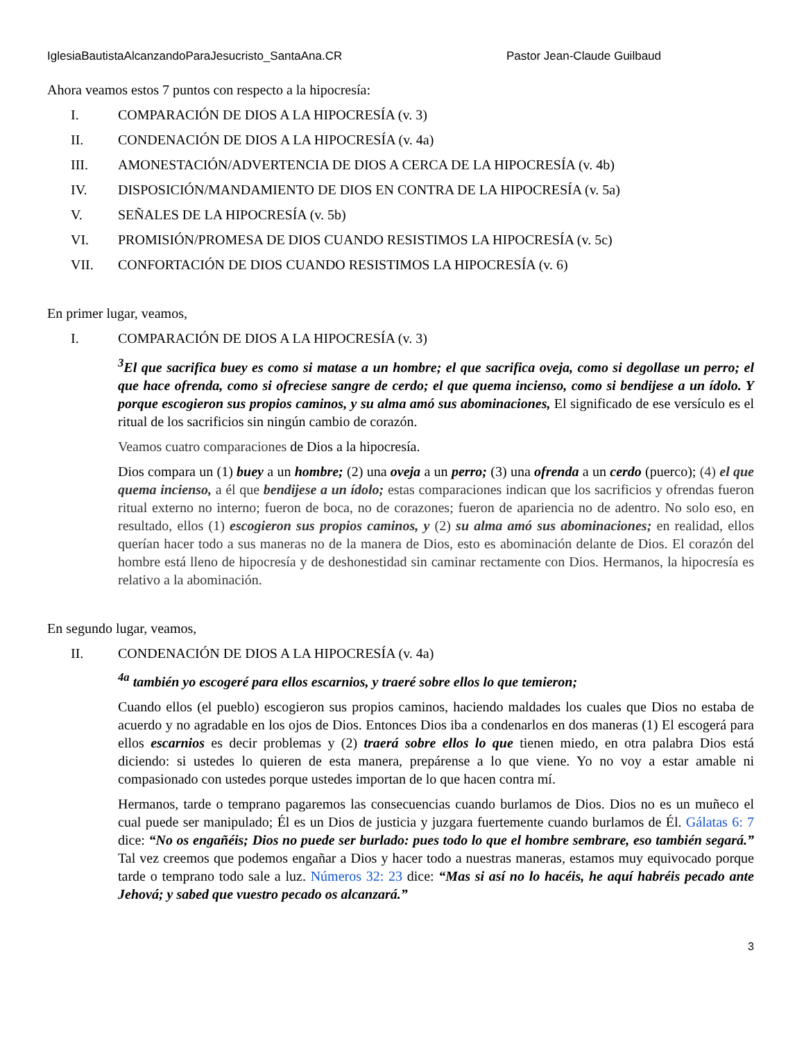IglesiaBautistaAlcanzandoParaJesucristo_SantaAna.CR Pastor Jean-Claude Guilbaud
Ahora veamos estos 7 puntos con respecto a la hipocresía:
I. COMPARACIÓN DE DIOS A LA HIPOCRESÍA (v. 3)
II. CONDENACIÓN DE DIOS A LA HIPOCRESÍA (v. 4a)
III. AMONESTACIÓN/ADVERTENCIA DE DIOS A CERCA DE LA HIPOCRESÍA (v. 4b)
IV. DISPOSICIÓN/MANDAMIENTO DE DIOS EN CONTRA DE LA HIPOCRESÍA (v. 5a)
V. SEÑALES DE LA HIPOCRESÍA (v. 5b)
VI. PROMISIÓN/PROMESA DE DIOS CUANDO RESISTIMOS LA HIPOCRESÍA (v. 5c)
VII. CONFORTACIÓN DE DIOS CUANDO RESISTIMOS LA HIPOCRESÍA (v. 6)
En primer lugar, veamos,
I. COMPARACIÓN DE DIOS A LA HIPOCRESÍA (v. 3)
<sup>3</sup> El que sacrifica buey es como si matase a un hombre; el que sacrifica oveja, como si degollase un perro; el que hace ofrenda, como si ofreciese sangre de cerdo; el que quema incienso, como si bendijese a un ídolo. Y porque escogieron sus propios caminos, y su alma amó sus abominaciones, El significado de ese versículo es el ritual de los sacrificios sin ningún cambio de corazón.
Veamos cuatro comparaciones de Dios a la hipocresía.
Dios compara un (1) buey a un hombre; (2) una oveja a un perro; (3) una ofrenda a un cerdo (puerco); (4) el que quema incienso, a él que bendijese a un ídolo; estas comparaciones indican que los sacrificios y ofrendas fueron ritual externo no interno; fueron de boca, no de corazones; fueron de apariencia no de adentro. No solo eso, en resultado, ellos (1) escogieron sus propios caminos, y (2) su alma amó sus abominaciones; en realidad, ellos querían hacer todo a sus maneras no de la manera de Dios, esto es abominación delante de Dios. El corazón del hombre está lleno de hipocresía y de deshonestidad sin caminar rectamente con Dios. Hermanos, la hipocresía es relativo a la abominación.
En segundo lugar, veamos,
II. CONDENACIÓN DE DIOS A LA HIPOCRESÍA (v. 4a)
<sup>4a</sup> también yo escogeré para ellos escarnios, y traeré sobre ellos lo que temieron;
Cuando ellos (el pueblo) escogieron sus propios caminos, haciendo maldades los cuales que Dios no estaba de acuerdo y no agradable en los ojos de Dios. Entonces Dios iba a condenarlos en dos maneras (1) El escogerá para ellos escarnios es decir problemas y (2) traerá sobre ellos lo que tienen miedo, en otra palabra Dios está diciendo: si ustedes lo quieren de esta manera, prepárense a lo que viene. Yo no voy a estar amable ni compasionado con ustedes porque ustedes importan de lo que hacen contra mí.
Hermanos, tarde o temprano pagaremos las consecuencias cuando burlamos de Dios. Dios no es un muñeco el cual puede ser manipulado; Él es un Dios de justicia y juzgara fuertemente cuando burlamos de Él. Gálatas 6: 7 dice: “No os engañéis; Dios no puede ser burlado: pues todo lo que el hombre sembrare, eso también segará.” Tal vez creemos que podemos engañar a Dios y hacer todo a nuestras maneras, estamos muy equivocado porque tarde o temprano todo sale a luz. Números 32: 23 dice: “Mas si así no lo hacéis, he aquí habréis pecado ante Jehová; y sabed que vuestro pecado os alcanzará.”
3